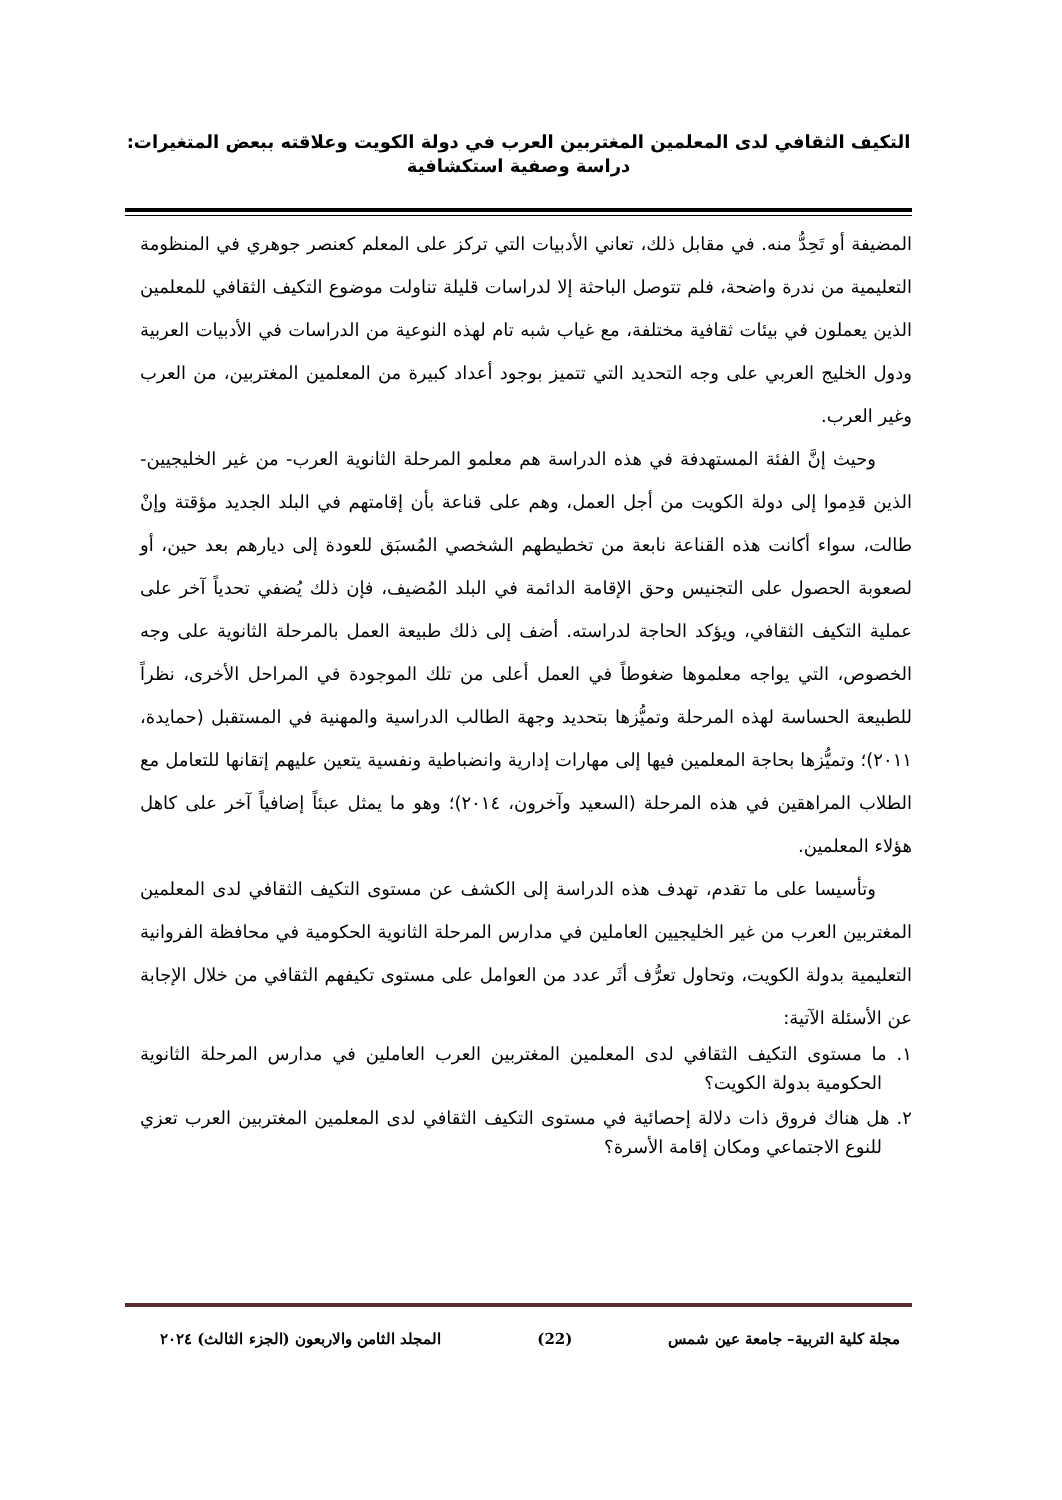التكيف الثقافي لدى المعلمين المغتربين العرب في دولة الكويت وعلاقته ببعض المتغيرات:
دراسة وصفية استكشافية
المضيفة أو تَحِدُّ منه. في مقابل ذلك، تعاني الأدبيات التي تركز على المعلم كعنصر جوهري في المنظومة التعليمية من ندرة واضحة، فلم تتوصل الباحثة إلا لدراسات قليلة تناولت موضوع التكيف الثقافي للمعلمين الذين يعملون في بيئات ثقافية مختلفة، مع غياب شبه تام لهذه النوعية من الدراسات في الأدبيات العربية ودول الخليج العربي على وجه التحديد التي تتميز بوجود أعداد كبيرة من المعلمين المغتربين، من العرب وغير العرب.
وحيث إنَّ الفئة المستهدفة في هذه الدراسة هم معلمو المرحلة الثانوية العرب- من غير الخليجيين- الذين قدِموا إلى دولة الكويت من أجل العمل، وهم على قناعة بأن إقامتهم في البلد الجديد مؤقتة وإنْ طالت، سواء أكانت هذه القناعة نابعة من تخطيطهم الشخصي المُسبَق للعودة إلى ديارهم بعد حين، أو لصعوبة الحصول على التجنيس وحق الإقامة الدائمة في البلد المُضيف، فإن ذلك يُضفي تحدياً آخر على عملية التكيف الثقافي، ويؤكد الحاجة لدراسته. أضف إلى ذلك طبيعة العمل بالمرحلة الثانوية على وجه الخصوص، التي يواجه معلموها ضغوطاً في العمل أعلى من تلك الموجودة في المراحل الأخرى، نظراً للطبيعة الحساسة لهذه المرحلة وتميُّزها بتحديد وجهة الطالب الدراسية والمهنية في المستقبل (حمايدة، ٢٠١١)؛ وتميُّزها بحاجة المعلمين فيها إلى مهارات إدارية وانضباطية ونفسية يتعين عليهم إتقانها للتعامل مع الطلاب المراهقين في هذه المرحلة (السعيد وآخرون، ٢٠١٤)؛ وهو ما يمثل عبئاً إضافياً آخر على كاهل هؤلاء المعلمين.
وتأسيسا على ما تقدم، تهدف هذه الدراسة إلى الكشف عن مستوى التكيف الثقافي لدى المعلمين المغتربين العرب من غير الخليجيين العاملين في مدارس المرحلة الثانوية الحكومية في محافظة الفروانية التعليمية بدولة الكويت، وتحاول تعرُّف أثَر عدد من العوامل على مستوى تكيفهم الثقافي من خلال الإجابة عن الأسئلة الآتية:
١. ما مستوى التكيف الثقافي لدى المعلمين المغتربين العرب العاملين في مدارس المرحلة الثانوية الحكومية بدولة الكويت؟
٢. هل هناك فروق ذات دلالة إحصائية في مستوى التكيف الثقافي لدى المعلمين المغتربين العرب تعزي للنوع الاجتماعي ومكان إقامة الأسرة؟
مجلة كلية التربية– جامعة عين شمس (22) المجلد الثامن والاربعون (الجزء الثالث) ٢٠٢٤